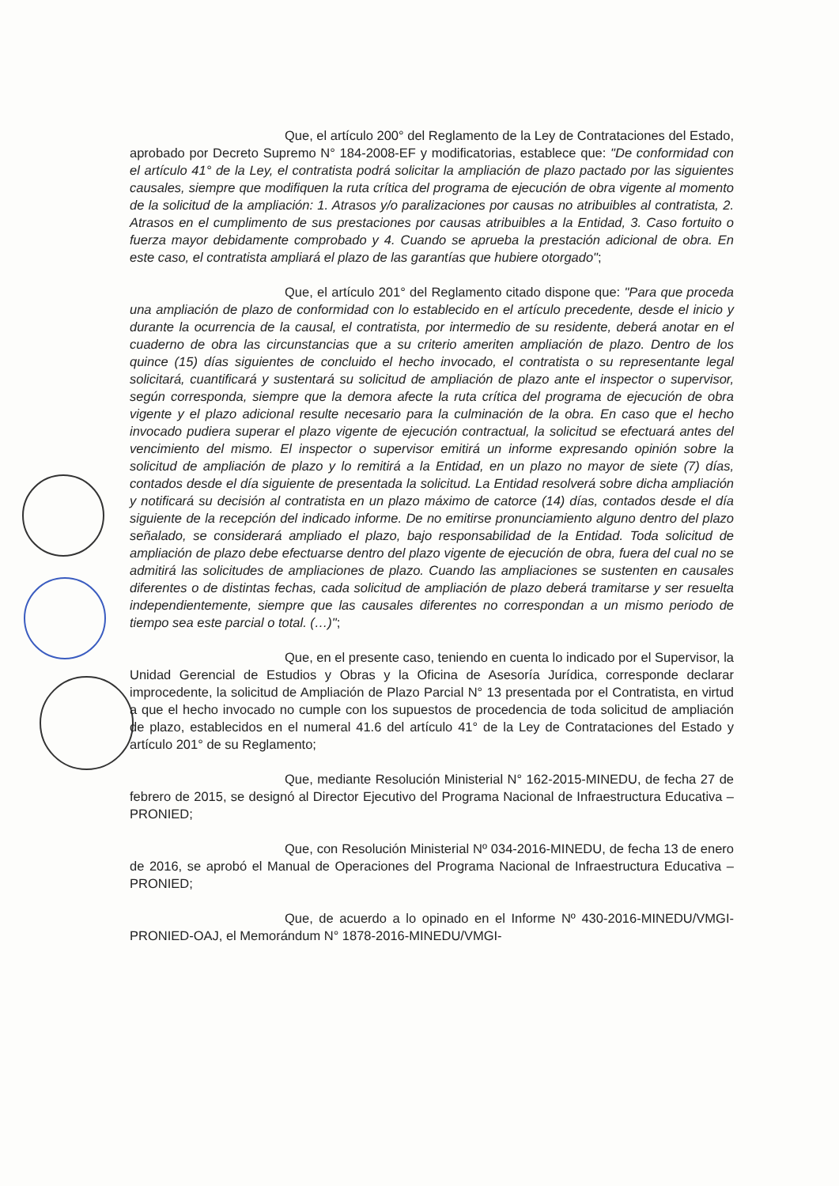Que, el artículo 200° del Reglamento de la Ley de Contrataciones del Estado, aprobado por Decreto Supremo N° 184-2008-EF y modificatorias, establece que: "De conformidad con el artículo 41° de la Ley, el contratista podrá solicitar la ampliación de plazo pactado por las siguientes causales, siempre que modifiquen la ruta crítica del programa de ejecución de obra vigente al momento de la solicitud de la ampliación: 1. Atrasos y/o paralizaciones por causas no atribuibles al contratista, 2. Atrasos en el cumplimento de sus prestaciones por causas atribuibles a la Entidad, 3. Caso fortuito o fuerza mayor debidamente comprobado y 4. Cuando se aprueba la prestación adicional de obra. En este caso, el contratista ampliará el plazo de las garantías que hubiere otorgado";
Que, el artículo 201° del Reglamento citado dispone que: "Para que proceda una ampliación de plazo de conformidad con lo establecido en el artículo precedente, desde el inicio y durante la ocurrencia de la causal, el contratista, por intermedio de su residente, deberá anotar en el cuaderno de obra las circunstancias que a su criterio ameriten ampliación de plazo. Dentro de los quince (15) días siguientes de concluido el hecho invocado, el contratista o su representante legal solicitará, cuantificará y sustentará su solicitud de ampliación de plazo ante el inspector o supervisor, según corresponda, siempre que la demora afecte la ruta crítica del programa de ejecución de obra vigente y el plazo adicional resulte necesario para la culminación de la obra. En caso que el hecho invocado pudiera superar el plazo vigente de ejecución contractual, la solicitud se efectuará antes del vencimiento del mismo. El inspector o supervisor emitirá un informe expresando opinión sobre la solicitud de ampliación de plazo y lo remitirá a la Entidad, en un plazo no mayor de siete (7) días, contados desde el día siguiente de presentada la solicitud. La Entidad resolverá sobre dicha ampliación y notificará su decisión al contratista en un plazo máximo de catorce (14) días, contados desde el día siguiente de la recepción del indicado informe. De no emitirse pronunciamiento alguno dentro del plazo señalado, se considerará ampliado el plazo, bajo responsabilidad de la Entidad. Toda solicitud de ampliación de plazo debe efectuarse dentro del plazo vigente de ejecución de obra, fuera del cual no se admitirá las solicitudes de ampliaciones de plazo. Cuando las ampliaciones se sustenten en causales diferentes o de distintas fechas, cada solicitud de ampliación de plazo deberá tramitarse y ser resuelta independientemente, siempre que las causales diferentes no correspondan a un mismo periodo de tiempo sea este parcial o total. (…)";
Que, en el presente caso, teniendo en cuenta lo indicado por el Supervisor, la Unidad Gerencial de Estudios y Obras y la Oficina de Asesoría Jurídica, corresponde declarar improcedente, la solicitud de Ampliación de Plazo Parcial N° 13 presentada por el Contratista, en virtud a que el hecho invocado no cumple con los supuestos de procedencia de toda solicitud de ampliación de plazo, establecidos en el numeral 41.6 del artículo 41° de la Ley de Contrataciones del Estado y artículo 201° de su Reglamento;
Que, mediante Resolución Ministerial N° 162-2015-MINEDU, de fecha 27 de febrero de 2015, se designó al Director Ejecutivo del Programa Nacional de Infraestructura Educativa – PRONIED;
Que, con Resolución Ministerial Nº 034-2016-MINEDU, de fecha 13 de enero de 2016, se aprobó el Manual de Operaciones del Programa Nacional de Infraestructura Educativa – PRONIED;
Que, de acuerdo a lo opinado en el Informe Nº 430-2016-MINEDU/VMGI-PRONIED-OAJ, el Memorándum N° 1878-2016-MINEDU/VMGI-